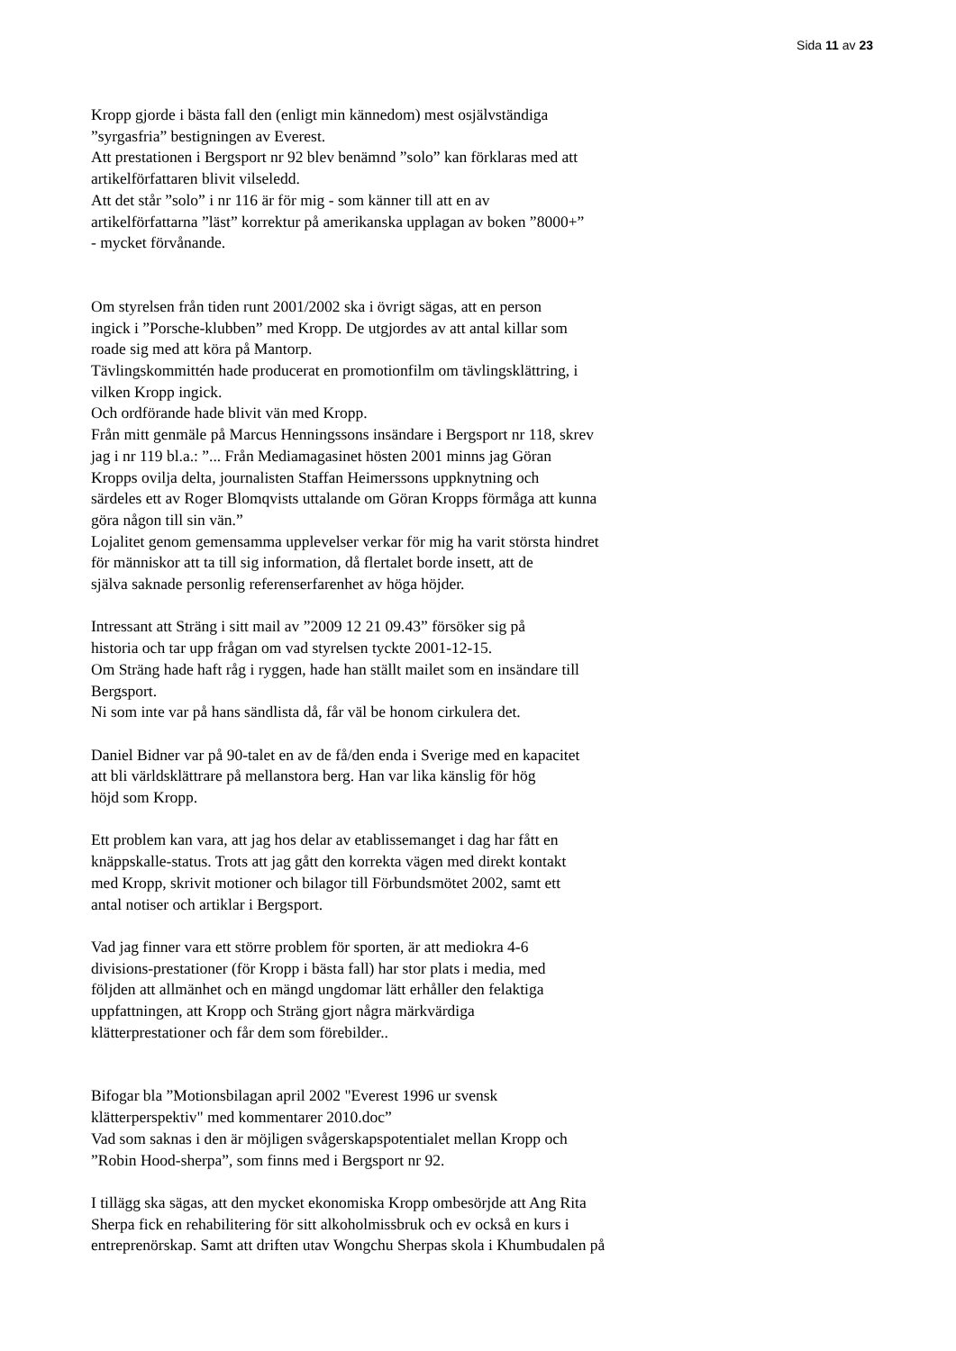Sida 11 av 23
Kropp gjorde i bästa fall den (enligt min kännedom) mest osjälvständiga
”syrgasfria” bestigningen av Everest.
Att prestationen i Bergsport nr 92 blev benämnd ”solo” kan förklaras med att
artikelförfattaren blivit vilseledd.
Att det står ”solo” i nr 116 är för mig - som känner till att en av
artikelförfattarna ”läst” korrektur på amerikanska upplagan av boken ”8000+”
- mycket förvånande.
Om styrelsen från tiden runt 2001/2002 ska i övrigt sägas, att en person
ingick i ”Porsche-klubben” med Kropp. De utgjordes av att antal killar som
roade sig med att köra på Mantorp.
Tävlingskommittén hade producerat en promotionfilm om tävlingsklättring, i
vilken Kropp ingick.
Och ordförande hade blivit vän med Kropp.
Från mitt genmäle på Marcus Henningssons insändare i Bergsport nr 118, skrev
jag i nr 119 bl.a.: ”... Från Mediamagasinet hösten 2001 minns jag Göran
Kropps ovilja delta, journalisten Staffan Heimerssons uppknytning och
särdeles ett av Roger Blomqvists uttalande om Göran Kropps förmåga att kunna
göra någon till sin vän.”
Lojalitet genom gemensamma upplevelser verkar för mig ha varit största hindret
för människor att ta till sig information, då flertalet borde insett, att de
själva saknade personlig referenserfarenhet av höga höjder.
Intressant att Sträng i sitt mail av ”2009 12 21 09.43” försöker sig på
historia och tar upp frågan om vad styrelsen tyckte 2001-12-15.
Om Sträng hade haft råg i ryggen, hade han ställt mailet som en insändare till
Bergsport.
Ni som inte var på hans sändlista då, får väl be honom cirkulera det.
Daniel Bidner var på 90-talet en av de få/den enda i Sverige med en kapacitet
att bli världsklättrare på mellanstora berg. Han var lika känslig för hög
höjd som Kropp.
Ett problem kan vara, att jag hos delar av etablissemanget i dag har fått en
knäppskalle-status. Trots att jag gått den korrekta vägen med direkt kontakt
med Kropp, skrivit motioner och bilagor till Förbundsmötet 2002, samt ett
antal notiser och artiklar i Bergsport.
Vad jag finner vara ett större problem för sporten, är att mediokra 4-6
divisions-prestationer (för Kropp i bästa fall) har stor plats i media, med
följden att allmänhet och en mängd ungdomar lätt erhåller den felaktiga
uppfattningen, att Kropp och Sträng gjort några märkvärdiga
klätterprestationer och får dem som förebilder..
Bifogar bla ”Motionsbilagan april 2002 "Everest 1996 ur svensk
klätterperspektiv" med kommentarer 2010.doc”
Vad som saknas i den är möjligen svågerskapspotentialet mellan Kropp och
”Robin Hood-sherpa”, som finns med i Bergsport nr 92.
I tillägg ska sägas, att den mycket ekonomiska Kropp ombesörjde att Ang Rita
Sherpa fick en rehabilitering för sitt alkoholmissbruk och ev också en kurs i
entreprenörskap. Samt att driften utav Wongchu Sherpas skola i Khumbudalen på